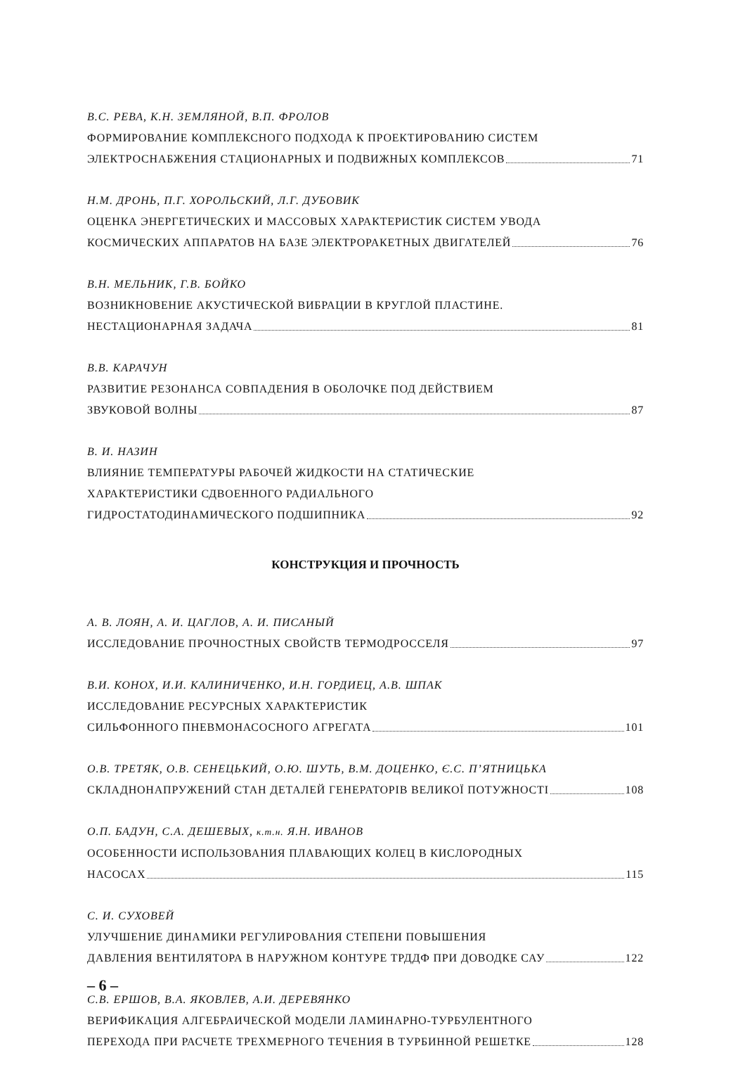В.С. РЕВА, К.Н. ЗЕМЛЯНОЙ, В.П. ФРОЛОВ
ФОРМИРОВАНИЕ КОМПЛЕКСНОГО ПОДХОДА К ПРОЕКТИРОВАНИЮ СИСТЕМ
ЭЛЕКТРОСНАБЖЕНИЯ СТАЦИОНАРНЫХ И ПОДВИЖНЫХ КОМПЛЕКСОВ 71
Н.М. ДРОНЬ, П.Г. ХОРОЛЬСКИЙ, Л.Г. ДУБОВИК
ОЦЕНКА ЭНЕРГЕТИЧЕСКИХ И МАССОВЫХ ХАРАКТЕРИСТИК СИСТЕМ УВОДА
КОСМИЧЕСКИХ АППАРАТОВ НА БАЗЕ ЭЛЕКТРОРАКЕТНЫХ ДВИГАТЕЛЕЙ 76
В.Н. МЕЛЬНИК, Г.В. БОЙКО
ВОЗНИКНОВЕНИЕ АКУСТИЧЕСКОЙ ВИБРАЦИИ В КРУГЛОЙ ПЛАСТИНЕ.
НЕСТАЦИОНАРНАЯ ЗАДАЧА 81
В.В. КАРАЧУН
РАЗВИТИЕ РЕЗОНАНСА СОВПАДЕНИЯ В ОБОЛОЧКЕ ПОД ДЕЙСТВИЕМ
ЗВУКОВОЙ ВОЛНЫ 87
В. И. НАЗИН
ВЛИЯНИЕ ТЕМПЕРАТУРЫ РАБОЧЕЙ ЖИДКОСТИ НА СТАТИЧЕСКИЕ
ХАРАКТЕРИСТИКИ СДВОЕННОГО РАДИАЛЬНОГО
ГИДРОСТАТОДИНАМИЧЕСКОГО ПОДШИПНИКА 92
КОНСТРУКЦИЯ И ПРОЧНОСТЬ
А. В. ЛОЯН, А. И. ЦАГЛОВ, А. И. ПИСАНЫЙ
ИССЛЕДОВАНИЕ ПРОЧНОСТНЫХ СВОЙСТВ ТЕРМОДРОССЕЛЯ 97
В.И. КОНОХ, И.И. КАЛИНИЧЕНКО, И.Н. ГОРДИЕЦ, А.В. ШПАК
ИССЛЕДОВАНИЕ РЕСУРСНЫХ ХАРАКТЕРИСТИК
СИЛЬФОННОГО ПНЕВМОНАСОСНОГО АГРЕГАТА 101
О.В. ТРЕТЯК, О.В. СЕНЕЦЬКИЙ, О.Ю. ШУТЬ, В.М. ДОЦЕНКО, Є.С. П’ЯТНИЦЬКА
СКЛАДНОНАПРУЖЕНИЙ СТАН ДЕТАЛЕЙ ГЕНЕРАТОРІВ ВЕЛИКОЇ ПОТУЖНОСТІ 108
О.П. БАДУН, С.А. ДЕШЕВЫХ, к.т.н. Я.Н. ИВАНОВ
ОСОБЕННОСТИ ИСПОЛЬЗОВАНИЯ ПЛАВАЮЩИХ КОЛЕЦ В КИСЛОРОДНЫХ
НАСОСАХ 115
С. И. СУХОВЕЙ
УЛУЧШЕНИЕ ДИНАМИКИ РЕГУЛИРОВАНИЯ СТЕПЕНИ ПОВЫШЕНИЯ
ДАВЛЕНИЯ ВЕНТИЛЯТОРА В НАРУЖНОМ КОНТУРЕ ТРДДФ ПРИ ДОВОДКЕ САУ 122
С.В. ЕРШОВ, В.А. ЯКОВЛЕВ, А.И. ДЕРЕВЯНКО
ВЕРИФИКАЦИЯ АЛГЕБРАИЧЕСКОЙ МОДЕЛИ ЛАМИНАРНО-ТУРБУЛЕНТНОГО
ПЕРЕХОДА ПРИ РАСЧЕТЕ ТРЕХМЕРНОГО ТЕЧЕНИЯ В ТУРБИННОЙ РЕШЕТКЕ 128
– 6 –